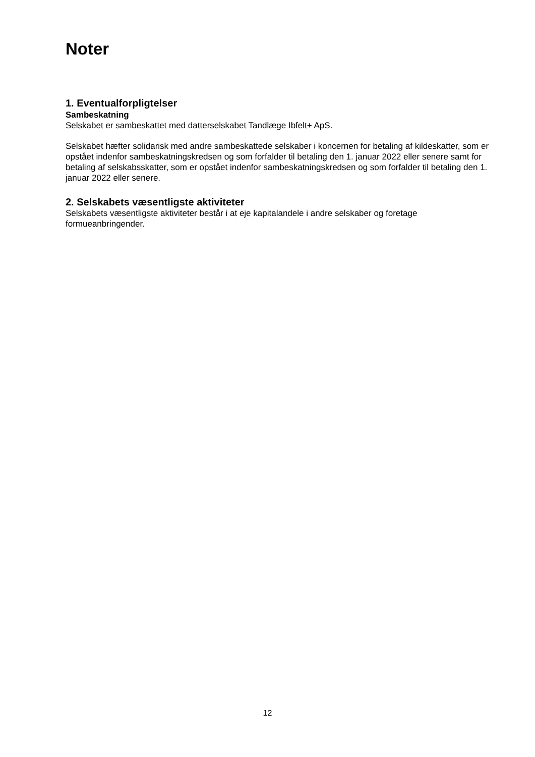Noter
1. Eventualforpligtelser
Sambeskatning
Selskabet er sambeskattet med datterselskabet Tandlæge Ibfelt+ ApS.
Selskabet hæfter solidarisk med andre sambeskattede selskaber i koncernen for betaling af kildeskatter, som er opstået indenfor sambeskatningskredsen og som forfalder til betaling den 1. januar 2022 eller senere samt for betaling af selskabsskatter, som er opstået indenfor sambeskatningskredsen og som forfalder til betaling den 1. januar 2022 eller senere.
2. Selskabets væsentligste aktiviteter
Selskabets væsentligste aktiviteter består i at eje kapitalandele i andre selskaber og foretage formueanbringender.
12